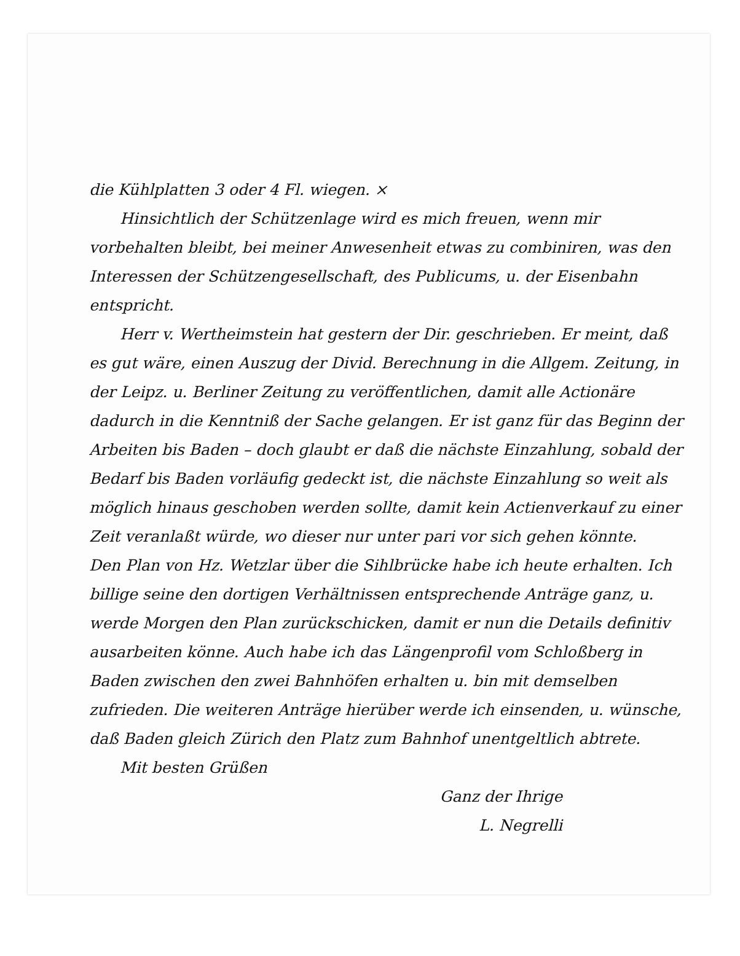die Kühlplatten 3 oder 4 Fl. wiegen. ×
Hinsichtlich der Schützenlage wird es mich freuen, wenn mir vorbehalten bleibt, bei meiner Anwesenheit etwas zu combiniren, was den Interessen der Schützengesellschaft, des Publicums, u. der Eisenbahn entspricht.
Herr v. Wertheimstein hat gestern der Dir. geschrieben. Er meint, daß es gut wäre, einen Auszug der Divid. Berechnung in die Allgem. Zeitung, in der Leipz. u. Berliner Zeitung zu veröffentlichen, damit alle Actionäre dadurch in die Kenntniß der Sache gelangen. Er ist ganz für das Beginn der Arbeiten bis Baden – doch glaubt er daß die nächste Einzahlung, sobald der Bedarf bis Baden vorläufig gedeckt ist, die nächste Einzahlung so weit als möglich hinaus geschoben werden sollte, damit kein Actienverkauf zu einer Zeit veranlaßt würde, wo dieser nur unter pari vor sich gehen könnte.
Den Plan von Hz. Wetzlar über die Sihlbrücke habe ich heute erhalten. Ich billige seine den dortigen Verhältnissen entsprechende Anträge ganz, u. werde Morgen den Plan zurückschicken, damit er nun die Details definitiv ausarbeiten könne. Auch habe ich das Längenprofil vom Schloßberg in Baden zwischen den zwei Bahnhöfen erhalten u. bin mit demselben zufrieden. Die weiteren Anträge hierüber werde ich einsenden, u. wünsche, daß Baden gleich Zürich den Platz zum Bahnhof unentgeltlich abtrete.
Mit besten Grüßen
Ganz der Ihrige
L. Negrelli